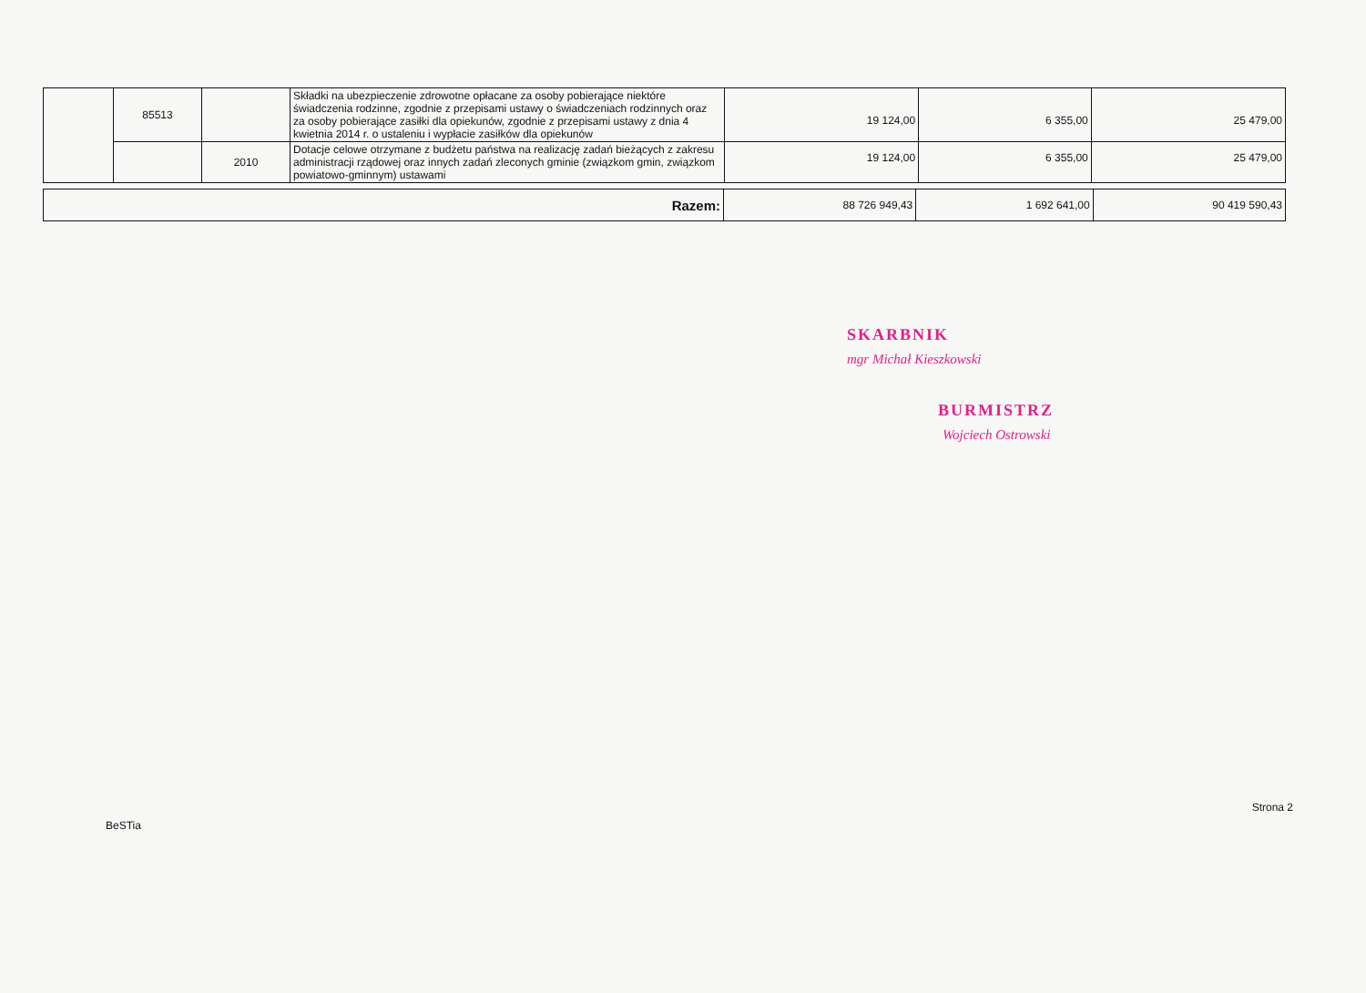| | 85513 | | Składki na ubezpieczenie zdrowotne opłacane za osoby pobierające niektóre świadczenia rodzinne, zgodnie z przepisami ustawy o świadczeniach rodzinnych oraz za osoby pobierające zasiłki dla opiekunów, zgodnie z przepisami ustawy z dnia 4 kwietnia 2014 r. o ustaleniu i wypłacie zasiłków dla opiekunów | 19 124,00 | 6 355,00 | 25 479,00 |
| | | 2010 | Dotacje celowe otrzymane z budżetu państwa na realizację zadań bieżących z zakresu administracji rządowej oraz innych zadań zleconych gminie (związkom gmin, związkom powiatowo-gminnym) ustawami | 19 124,00 | 6 355,00 | 25 479,00 |
| Razem: | 88 726 949,43 | 1 692 641,00 | 90 419 590,43 |
SKARBNIK
mgr Michał Kieszkowski
BURMISTRZ
Wojciech Ostrowski
BeSTia Strona 2